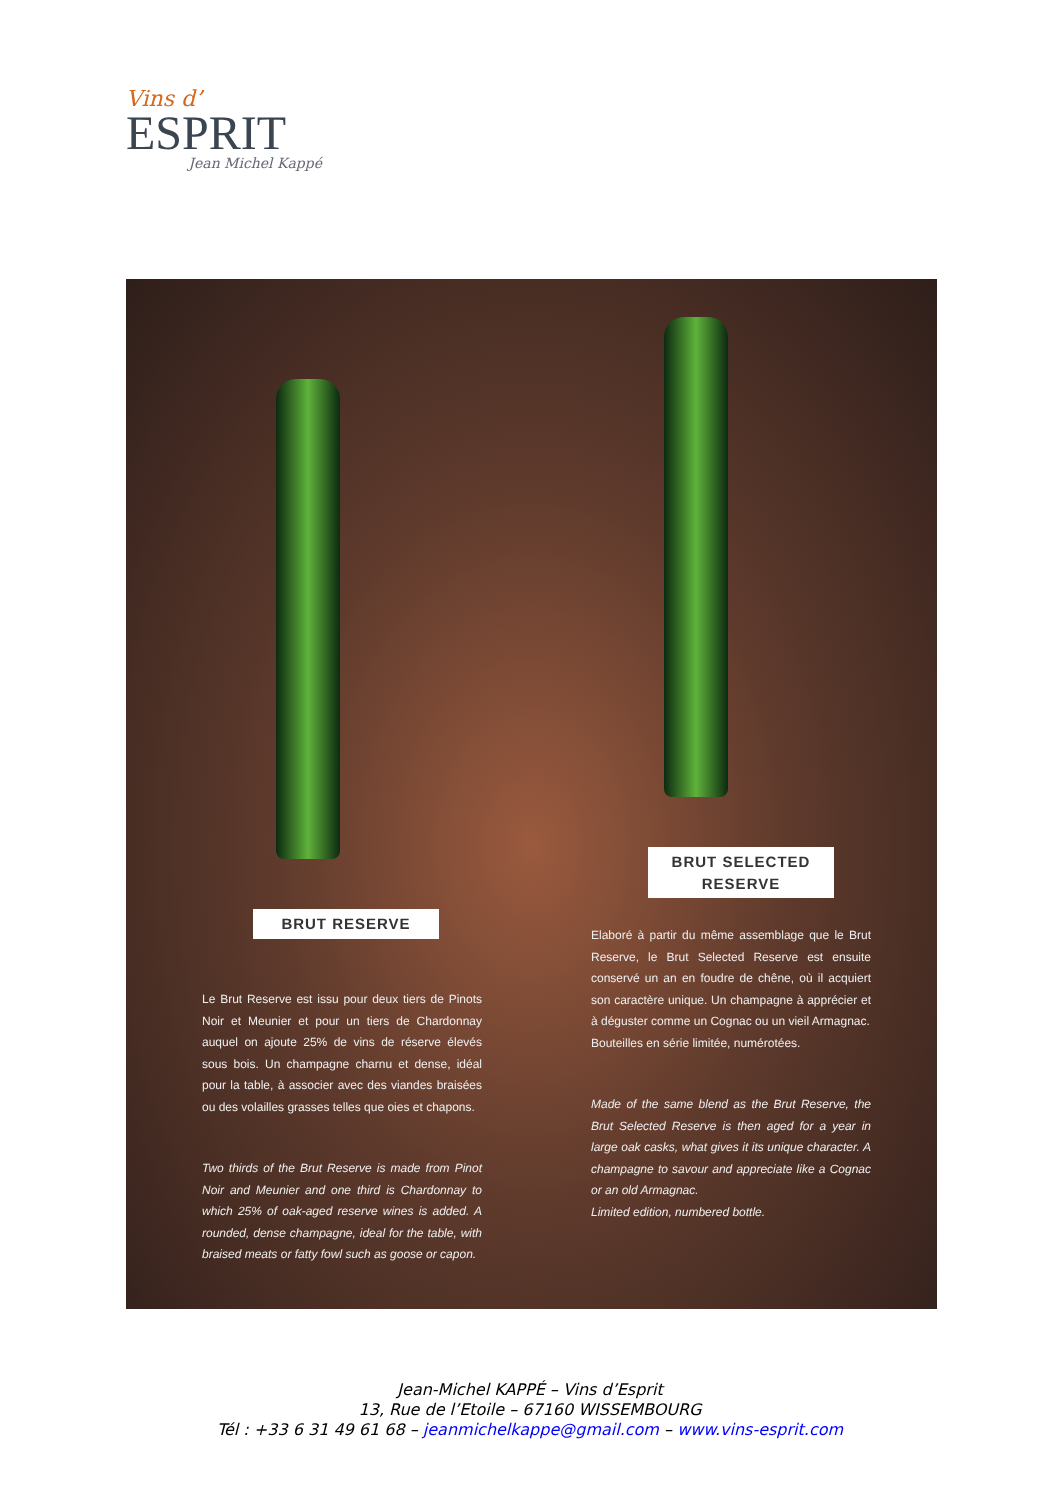Vins d’
ESPRIT
Jean Michel Kappé
BRUT SELECTED RESERVE
Elaboré à partir du même assemblage que le Brut Reserve, le Brut Selected Reserve est ensuite conservé un an en foudre de chêne, où il acquiert son caractère unique. Un champagne à apprécier et à déguster comme un Cognac ou un vieil Armagnac.
Bouteilles en série limitée, numérotées.
Made of the same blend as the Brut Reserve, the Brut Selected Reserve is then aged for a year in large oak casks, what gives it its unique character. A champagne to savour and appreciate like a Cognac or an old Armagnac.
Limited edition, numbered bottle.
BRUT RESERVE
Le Brut Reserve est issu pour deux tiers de Pinots Noir et Meunier et pour un tiers de Chardonnay auquel on ajoute 25% de vins de réserve élevés sous bois. Un champagne charnu et dense, idéal pour la table, à associer avec des viandes braisées ou des volailles grasses telles que oies et chapons.
Two thirds of the Brut Reserve is made from Pinot Noir and Meunier and one third is Chardonnay to which 25% of oak-aged reserve wines is added. A rounded, dense champagne, ideal for the table, with braised meats or fatty fowl such as goose or capon.
Jean-Michel KAPPÉ – Vins d’Esprit
13, Rue de l’Etoile – 67160 WISSEMBOURG
Tél : +33 6 31 49 61 68 – jeanmichelkappe@gmail.com – www.vins-esprit.com